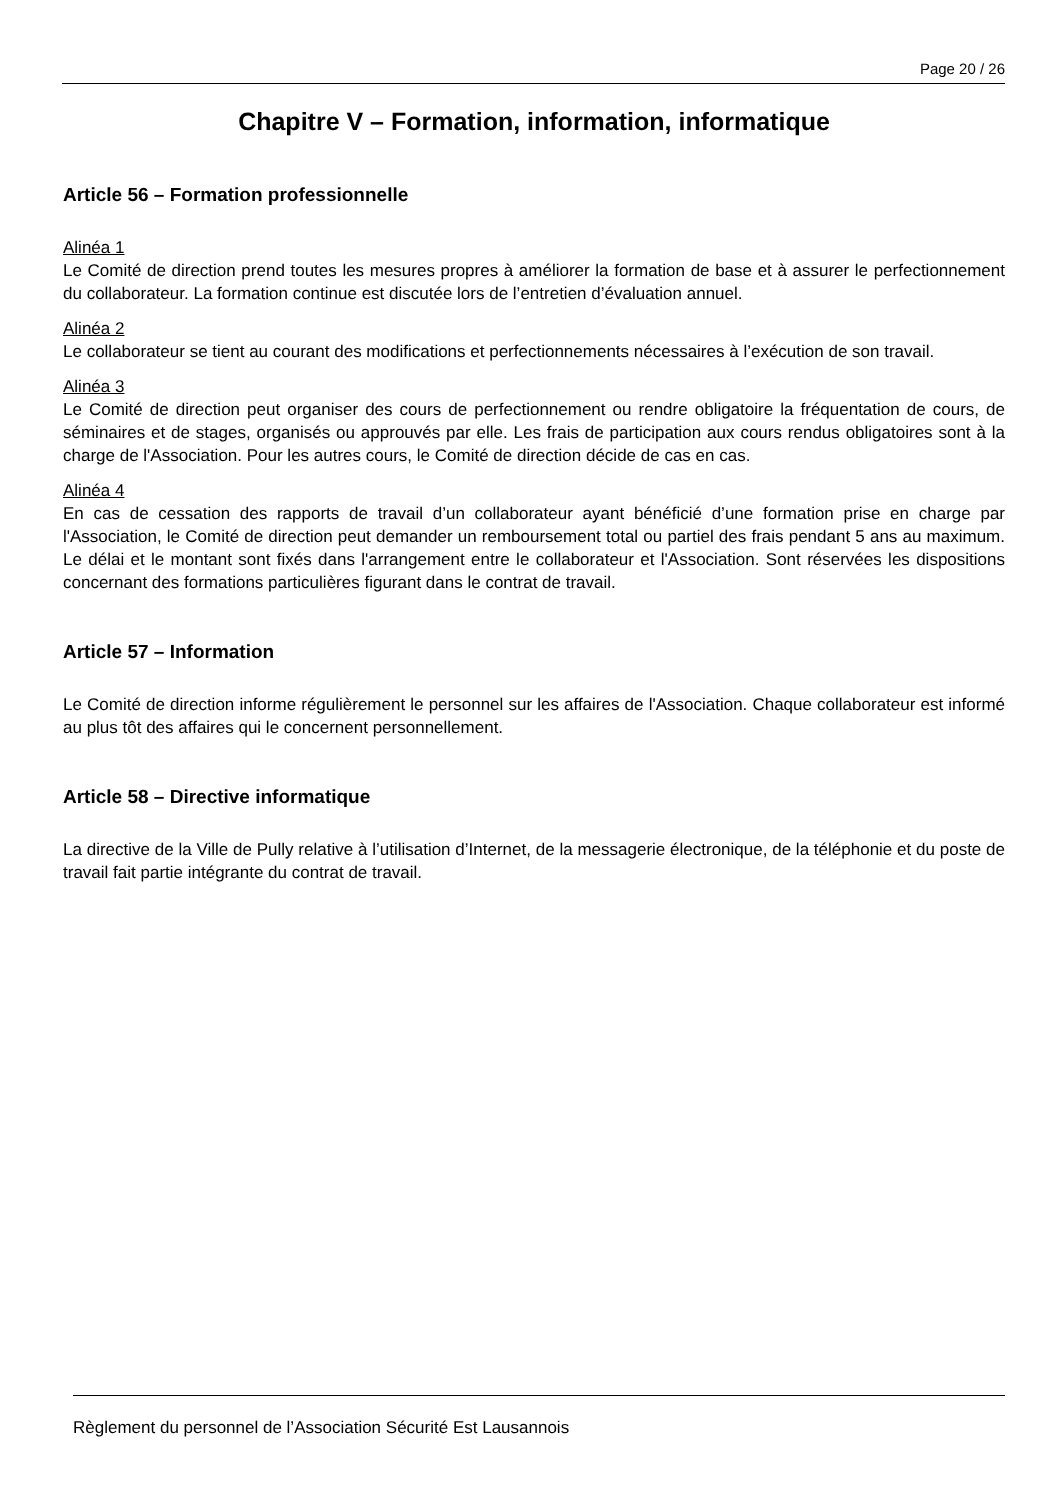Page 20 / 26
Chapitre V – Formation, information, informatique
Article 56 – Formation professionnelle
Alinéa 1
Le Comité de direction prend toutes les mesures propres à améliorer la formation de base et à assurer le perfectionnement du collaborateur. La formation continue est discutée lors de l’entretien d’évaluation annuel.
Alinéa 2
Le collaborateur se tient au courant des modifications et perfectionnements nécessaires à l’exécution de son travail.
Alinéa 3
Le Comité de direction peut organiser des cours de perfectionnement ou rendre obligatoire la fréquentation de cours, de séminaires et de stages, organisés ou approuvés par elle. Les frais de participation aux cours rendus obligatoires sont à la charge de l'Association. Pour les autres cours, le Comité de direction décide de cas en cas.
Alinéa 4
En cas de cessation des rapports de travail d’un collaborateur ayant bénéficié d’une formation prise en charge par l'Association, le Comité de direction peut demander un remboursement total ou partiel des frais pendant 5 ans au maximum. Le délai et le montant sont fixés dans l'arrangement entre le collaborateur et l'Association. Sont réservées les dispositions concernant des formations particulières figurant dans le contrat de travail.
Article 57 – Information
Le Comité de direction informe régulièrement le personnel sur les affaires de l'Association. Chaque collaborateur est informé au plus tôt des affaires qui le concernent personnellement.
Article 58 – Directive informatique
La directive de la Ville de Pully relative à l’utilisation d’Internet, de la messagerie électronique, de la téléphonie et du poste de travail fait partie intégrante du contrat de travail.
Règlement du personnel de l’Association Sécurité Est Lausannois